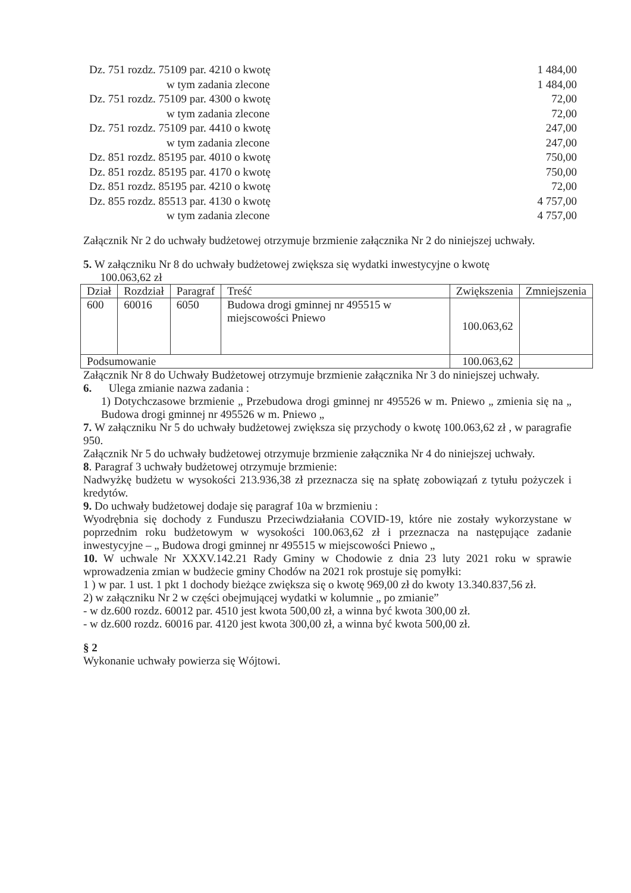Dz. 751 rozdz. 75109 par. 4210 o kwotę 1 484,00
w tym zadania zlecone 1 484,00
Dz. 751 rozdz. 75109 par. 4300 o kwotę 72,00
w tym zadania zlecone 72,00
Dz. 751 rozdz. 75109 par. 4410 o kwotę 247,00
w tym zadania zlecone 247,00
Dz. 851 rozdz. 85195 par. 4010 o kwotę 750,00
Dz. 851 rozdz. 85195 par. 4170 o kwotę 750,00
Dz. 851 rozdz. 85195 par. 4210 o kwotę 72,00
Dz. 855 rozdz. 85513 par. 4130 o kwotę 4 757,00
w tym zadania zlecone 4 757,00
Załącznik Nr 2 do uchwały budżetowej otrzymuje brzmienie załącznika Nr 2 do niniejszej uchwały.
5. W załączniku Nr 8 do uchwały budżetowej zwiększa się wydatki inwestycyjne o kwotę
100.063,62 zł
| Dział | Rozdział | Paragraf | Treść | Zwiększenia | Zmniejszenia |
| --- | --- | --- | --- | --- | --- |
| 600 | 60016 | 6050 | Budowa drogi gminnej nr 495515 w miejscowości Pniewo | 100.063,62 | |
| Podsumowanie | | | | 100.063,62 | |
Załącznik Nr 8 do Uchwały Budżetowej otrzymuje brzmienie załącznika Nr 3 do niniejszej uchwały.
6. Ulega zmianie nazwa zadania :
1) Dotychczasowe brzmienie „ Przebudowa drogi gminnej nr 495526 w m. Pniewo „ zmienia się na „ Budowa drogi gminnej nr 495526 w m. Pniewo „
7. W załączniku Nr 5 do uchwały budżetowej zwiększa się przychody o kwotę 100.063,62 zł , w paragrafie 950.
Załącznik Nr 5 do uchwały budżetowej otrzymuje brzmienie załącznika Nr 4 do niniejszej uchwały.
8. Paragraf 3 uchwały budżetowej otrzymuje brzmienie:
Nadwyżkę budżetu w wysokości 213.936,38 zł przeznacza się na spłatę zobowiązań z tytułu pożyczek i kredytów.
9. Do uchwały budżetowej dodaje się paragraf 10a w brzmieniu :
Wyodrębnia się dochody z Funduszu Przeciwdziałania COVID-19, które nie zostały wykorzystane w poprzednim roku budżetowym w wysokości 100.063,62 zł i przeznacza na następujące zadanie inwestycyjne – „ Budowa drogi gminnej nr 495515 w miejscowości Pniewo „
10. W uchwale Nr XXXV.142.21 Rady Gminy w Chodowie z dnia 23 luty 2021 roku w sprawie wprowadzenia zmian w budżecie gminy Chodów na 2021 rok prostuje się pomyłki:
1 ) w par. 1 ust. 1 pkt 1 dochody bieżące zwiększa się o kwotę 969,00 zł do kwoty 13.340.837,56 zł.
2) w załączniku Nr 2 w części obejmującej wydatki w kolumnie „ po zmianie”
- w dz.600 rozdz. 60012 par. 4510 jest kwota 500,00 zł, a winna być kwota 300,00 zł.
- w dz.600 rozdz. 60016 par. 4120 jest kwota 300,00 zł, a winna być kwota 500,00 zł.
§ 2
Wykonanie uchwały powierza się Wójtowi.